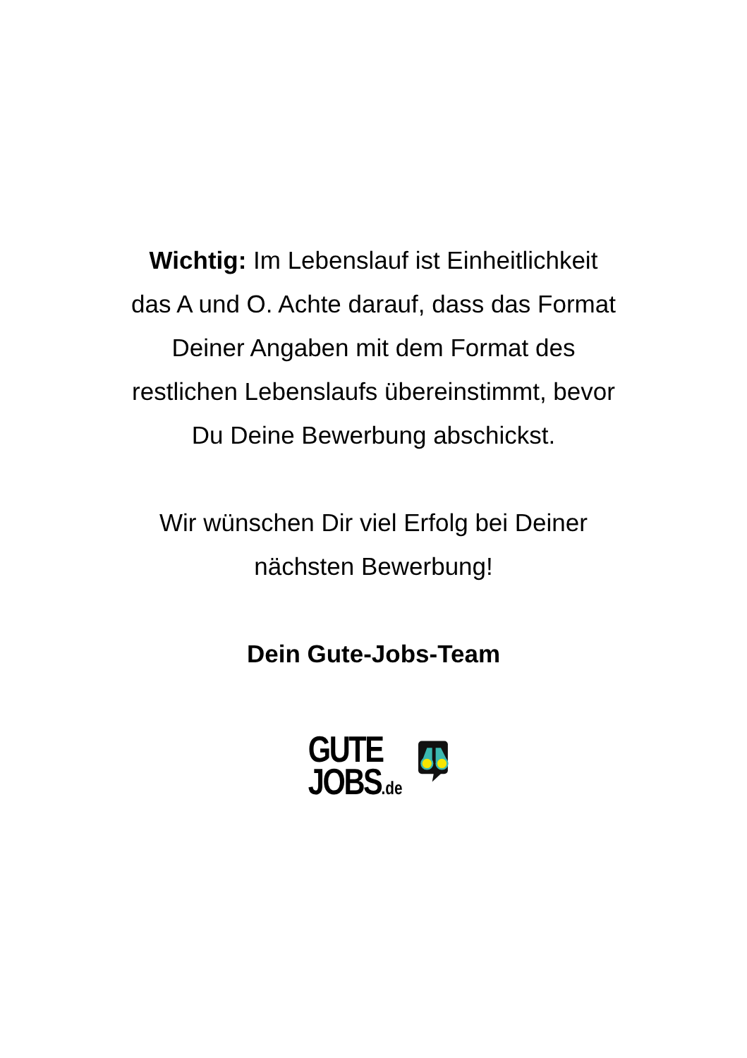Wichtig: Im Lebenslauf ist Einheitlichkeit
das A und O. Achte darauf, dass das Format
Deiner Angaben mit dem Format des
restlichen Lebenslaufs übereinstimmt, bevor
Du Deine Bewerbung abschickst.
Wir wünschen Dir viel Erfolg bei Deiner
nächsten Bewerbung!
Dein Gute-Jobs-Team
GUTE
JOBS.de